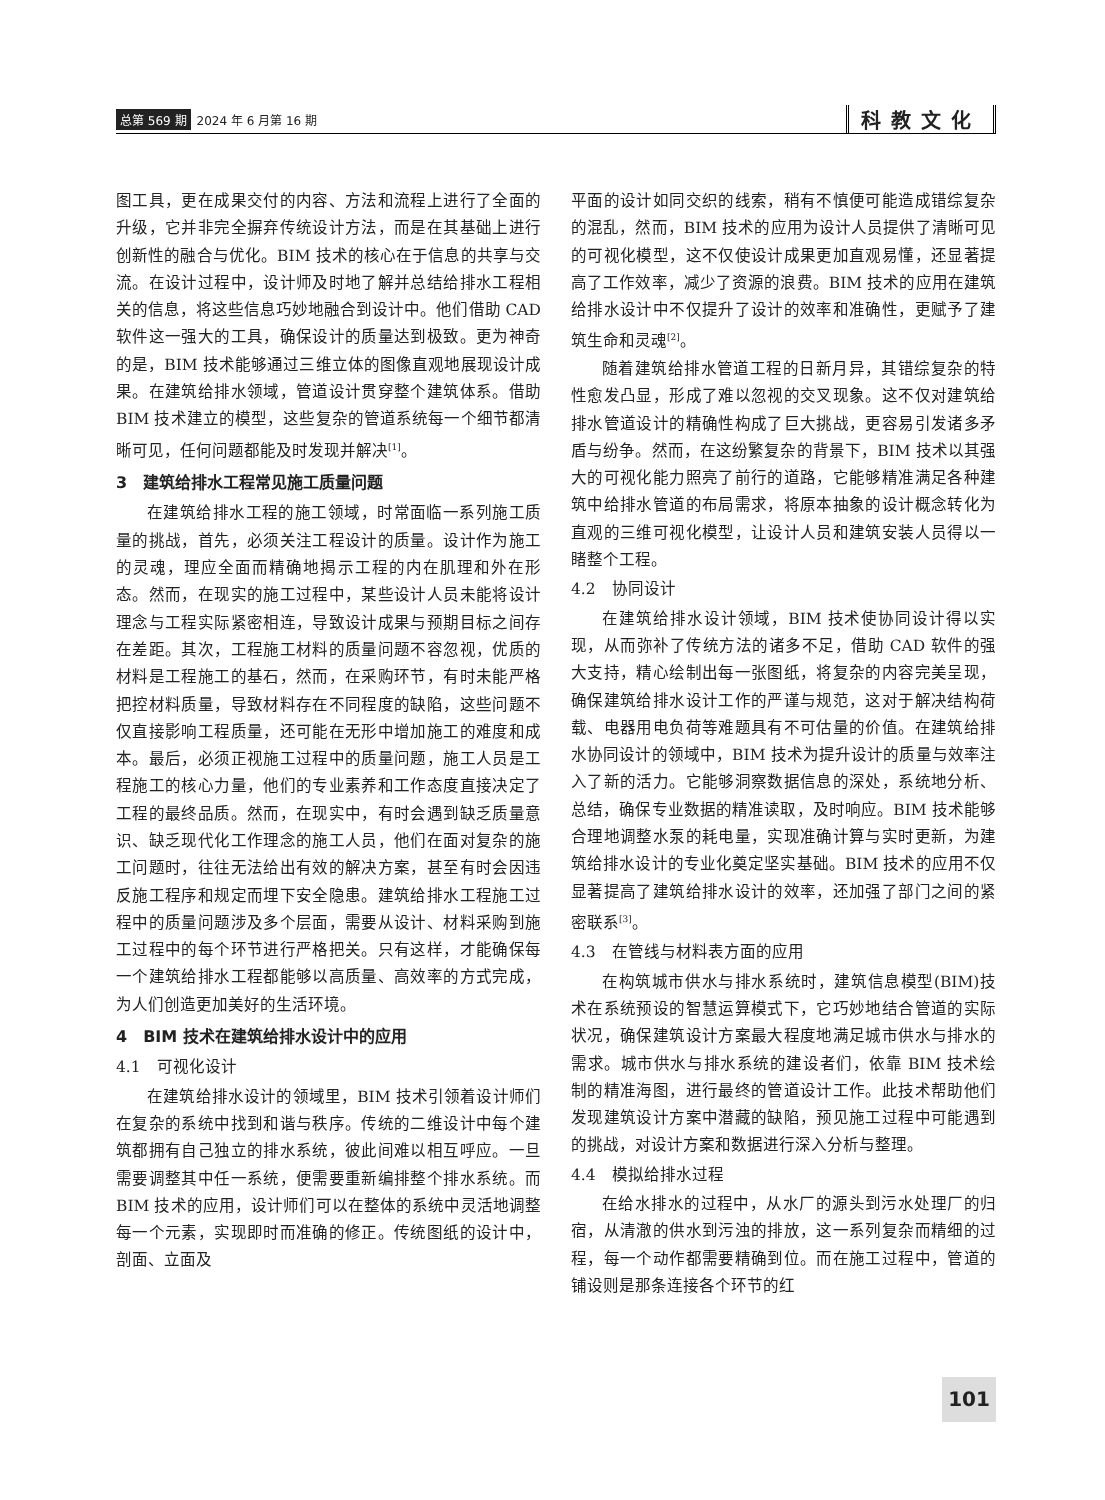总第 569 期 2024 年 6 月第 16 期 科教文化
图工具，更在成果交付的内容、方法和流程上进行了全面的升级，它并非完全摒弃传统设计方法，而是在其基础上进行创新性的融合与优化。BIM 技术的核心在于信息的共享与交流。在设计过程中，设计师及时地了解并总结给排水工程相关的信息，将这些信息巧妙地融合到设计中。他们借助 CAD 软件这一强大的工具，确保设计的质量达到极致。更为神奇的是，BIM 技术能够通过三维立体的图像直观地展现设计成果。在建筑给排水领域，管道设计贯穿整个建筑体系。借助 BIM 技术建立的模型，这些复杂的管道系统每一个细节都清晰可见，任何问题都能及时发现并解决<sup>[1]</sup>。
3　建筑给排水工程常见施工质量问题
在建筑给排水工程的施工领域，时常面临一系列施工质量的挑战，首先，必须关注工程设计的质量。设计作为施工的灵魂，理应全面而精确地揭示工程的内在肌理和外在形态。然而，在现实的施工过程中，某些设计人员未能将设计理念与工程实际紧密相连，导致设计成果与预期目标之间存在差距。其次，工程施工材料的质量问题不容忽视，优质的材料是工程施工的基石，然而，在采购环节，有时未能严格把控材料质量，导致材料存在不同程度的缺陷，这些问题不仅直接影响工程质量，还可能在无形中增加施工的难度和成本。最后，必须正视施工过程中的质量问题，施工人员是工程施工的核心力量，他们的专业素养和工作态度直接决定了工程的最终品质。然而，在现实中，有时会遇到缺乏质量意识、缺乏现代化工作理念的施工人员，他们在面对复杂的施工问题时，往往无法给出有效的解决方案，甚至有时会因违反施工程序和规定而埋下安全隐患。建筑给排水工程施工过程中的质量问题涉及多个层面，需要从设计、材料采购到施工过程中的每个环节进行严格把关。只有这样，才能确保每一个建筑给排水工程都能够以高质量、高效率的方式完成，为人们创造更加美好的生活环境。
4　BIM 技术在建筑给排水设计中的应用
4.1　可视化设计
在建筑给排水设计的领域里，BIM 技术引领着设计师们在复杂的系统中找到和谐与秩序。传统的二维设计中每个建筑都拥有自己独立的排水系统，彼此间难以相互呼应。一旦需要调整其中任一系统，便需要重新编排整个排水系统。而 BIM 技术的应用，设计师们可以在整体的系统中灵活地调整每一个元素，实现即时而准确的修正。传统图纸的设计中，剖面、立面及
平面的设计如同交织的线索，稍有不慎便可能造成错综复杂的混乱，然而，BIM 技术的应用为设计人员提供了清晰可见的可视化模型，这不仅使设计成果更加直观易懂，还显著提高了工作效率，减少了资源的浪费。BIM 技术的应用在建筑给排水设计中不仅提升了设计的效率和准确性，更赋予了建筑生命和灵魂<sup>[2]</sup>。
随着建筑给排水管道工程的日新月异，其错综复杂的特性愈发凸显，形成了难以忽视的交叉现象。这不仅对建筑给排水管道设计的精确性构成了巨大挑战，更容易引发诸多矛盾与纷争。然而，在这纷繁复杂的背景下，BIM 技术以其强大的可视化能力照亮了前行的道路，它能够精准满足各种建筑中给排水管道的布局需求，将原本抽象的设计概念转化为直观的三维可视化模型，让设计人员和建筑安装人员得以一睹整个工程。
4.2　协同设计
在建筑给排水设计领域，BIM 技术使协同设计得以实现，从而弥补了传统方法的诸多不足，借助 CAD 软件的强大支持，精心绘制出每一张图纸，将复杂的内容完美呈现，确保建筑给排水设计工作的严谨与规范，这对于解决结构荷载、电器用电负荷等难题具有不可估量的价值。在建筑给排水协同设计的领域中，BIM 技术为提升设计的质量与效率注入了新的活力。它能够洞察数据信息的深处，系统地分析、总结，确保专业数据的精准读取，及时响应。BIM 技术能够合理地调整水泵的耗电量，实现准确计算与实时更新，为建筑给排水设计的专业化奠定坚实基础。BIM 技术的应用不仅显著提高了建筑给排水设计的效率，还加强了部门之间的紧密联系<sup>[3]</sup>。
4.3　在管线与材料表方面的应用
在构筑城市供水与排水系统时，建筑信息模型(BIM)技术在系统预设的智慧运算模式下，它巧妙地结合管道的实际状况，确保建筑设计方案最大程度地满足城市供水与排水的需求。城市供水与排水系统的建设者们，依靠 BIM 技术绘制的精准海图，进行最终的管道设计工作。此技术帮助他们发现建筑设计方案中潜藏的缺陷，预见施工过程中可能遇到的挑战，对设计方案和数据进行深入分析与整理。
4.4　模拟给排水过程
在给水排水的过程中，从水厂的源头到污水处理厂的归宿，从清澈的供水到污浊的排放，这一系列复杂而精细的过程，每一个动作都需要精确到位。而在施工过程中，管道的铺设则是那条连接各个环节的红
101